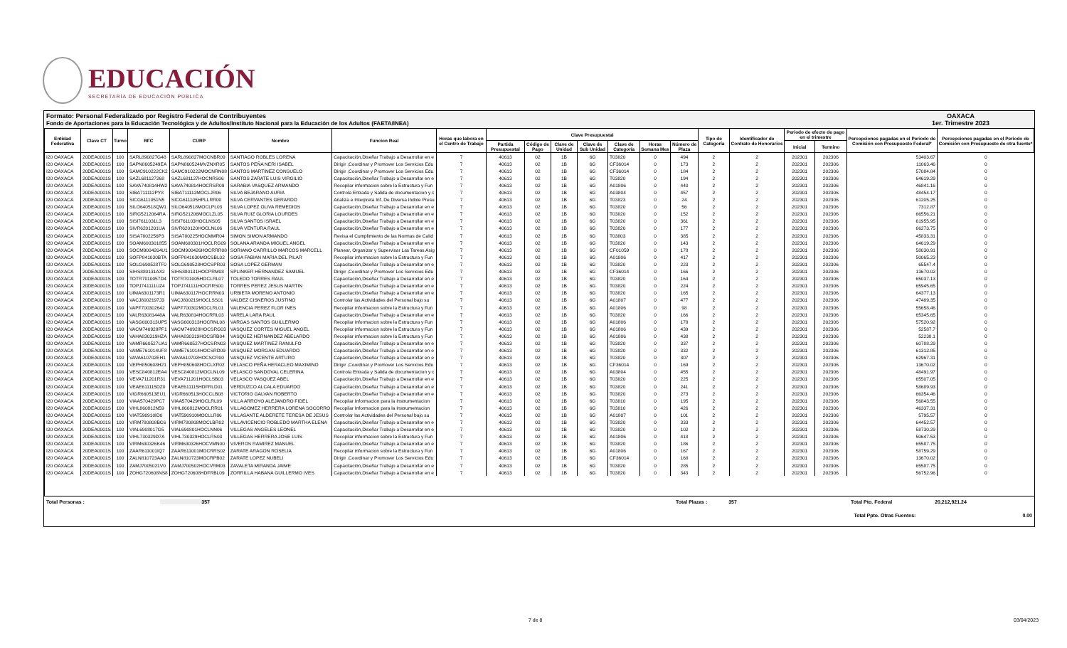EDUCACIÓN
SECRETARÍA DE EDUCACIÓN PÚBLICA
Formato: Personal Federalizado por Registro Federal de Contribuyentes
Fondo de Aportaciones para la Educación Tecnológica y de Adultos/Instituto Nacional para la Educación de los Adultos (FAETA/INEA)
OAXACA
1er. Trimestre 2023
| Entidad Federativa | Clave CT | Turno | RFC | CURP | Nombre | Funcion Real | Horas que labora en el Centro de Trabajo | Clave Presupuestal | | | | | | | Tipo de Categoría | Identificador de Contrato de Honorarios | Periodo de efecto de pago en el trimestre | | Percepciones pagadas en el Periodo de Comisión con Presupuesto Federal* | Percepciones pagadas en el Periodo de Comisión con Presupuesto de otra fuente* |
| --- | --- | --- | --- | --- | --- | --- | --- | --- | --- | --- | --- | --- | --- | --- | --- | --- | --- | --- | --- | --- |
| | | | | | | | | Partida Presupuestal | Código de Pago | Clave de Unidad | Clave de Sub Unidad | Clave de Categoría | Horas Semana Mes | Número de Plaza | | | Inicial | Termino | | |
| I20 OAXACA | 20DEA0001S | 100 | SARL890827G48 | SARL890827MOCNBR09 | SANTIAGO ROBLES LORENA | Capacitación,Diseñar Trabajo a Desarrollar en e | 7 | 40613 | 02 | 1B | 6G | T03820 | 0 | 494 | 2 | 2 | 202301 | 202306 | 53403.67 | 0 |
| I20 OAXACA | 20DEA0001S | 100 | SAPN8605249EA | SAPN860524MVZNXR05 | SANTOS PEÑA NERI ISABEL | Dirigir ,Coordinar y Promover Los Servicios Edu | 7 | 40613 | 02 | 1B | 6G | CF36014 | 0 | 173 | 2 | 2 | 202301 | 202306 | 11063.46 | 0 |
| I20 OAXACA | 20DEA0001S | 100 | SAMC910222CK2 | SAMC910222MOCNRN08 | SANTOS MARTÍNEZ CONSUELO | Dirigir ,Coordinar y Promover Los Servicios Edu | 7 | 40613 | 02 | 1B | 6G | CF36014 | 0 | 184 | 2 | 2 | 202301 | 202306 | 57084.84 | 0 |
| I20 OAXACA | 20DEA0001S | 100 | SAZL681127268 | SAZL681127HOCNRS06 | SANTOS ZARATE LUIS VIRGILIO | Capacitación,Diseñar Trabajo a Desarrollar en e | 7 | 40613 | 02 | 1B | 6G | T03820 | 0 | 194 | 2 | 2 | 202301 | 202306 | 64619.29 | 0 |
| I20 OAXACA | 20DEA0001S | 100 | SAVA740814HW2 | SAVA740814HOCRSR09 | SARABIA VASQUEZ ARMANDO | Recopilar informacion sobre la Estructura y Fun | 7 | 40613 | 02 | 1B | 6G | A01806 | 0 | 440 | 2 | 2 | 202301 | 202306 | 46841.16 | 0 |
| I20 OAXACA | 20DEA0001S | 100 | SIBA711112PY8 | SIBA711112MOCLJR06 | SILVA BEJARANO AURIA | Controla Entrada y Salida de documentacion y c | 7 | 40613 | 02 | 1B | 6G | A03804 | 0 | 457 | 2 | 2 | 202301 | 202306 | 48454.17 | 0 |
| I20 OAXACA | 20DEA0001S | 100 | SICG6111051N5 | SICG611105HPLLRR00 | SILVA CERVANTES GERARDO | Analiza e Interpreta Inf. De Diversa Indole Presu | 7 | 40613 | 02 | 1B | 6G | T03823 | 0 | 24 | 2 | 2 | 202301 | 202306 | 61205.25 | 0 |
| I20 OAXACA | 20DEA0001S | 100 | SILO640518QW1 | SILO640518MOCLPL03 | SILVA LOPEZ OLIVA REMEDIOS | Capacitación,Diseñar Trabajo a Desarrollar en e | 7 | 40613 | 02 | 1B | 6G | T03820 | 0 | 56 | 2 | 2 | 202301 | 202306 | 7312.87 | 0 |
| I20 OAXACA | 20DEA0001S | 100 | SIRG5212064RA | SIRG521206MOCLZL05 | SILVA RUIZ GLORIA LOURDES | Capacitación,Diseñar Trabajo a Desarrollar en e | 7 | 40613 | 02 | 1B | 6G | T03820 | 0 | 152 | 2 | 2 | 202301 | 202306 | 66556.21 | 0 |
| I20 OAXACA | 20DEA0001S | 100 | SISI7611031L3 | SISI761103HOCLNS05 | SILVA SANTOS ISRAEL | Capacitación,Diseñar Trabajo a Desarrollar en e | 7 | 40613 | 02 | 1B | 6G | T03820 | 0 | 361 | 2 | 2 | 202301 | 202306 | 61955.95 | 0 |
| I20 OAXACA | 20DEA0001S | 100 | SIVR6201201UA | SIVR620120HOCLNL06 | SILVA VENTURA RAUL | Capacitación,Diseñar Trabajo a Desarrollar en e | 7 | 40613 | 02 | 1B | 6G | T03820 | 0 | 177 | 2 | 2 | 202301 | 202306 | 66273.75 | 0 |
| I20 OAXACA | 20DEA0001S | 100 | SISA7802256P3 | SISA780225HOCMMR04 | SIMON SIMON ARMANDO | Revisa el Cumplimiento de las Normas de Calid | 7 | 40613 | 02 | 1B | 6G | T03803 | 0 | 385 | 2 | 2 | 202301 | 202306 | 45833.31 | 0 |
| I20 OAXACA | 20DEA0001S | 100 | SOAM600301855 | SOAM600301HOCLRG09 | SOLANA ARANDA MIGUEL ANGEL | Capacitación,Diseñar Trabajo a Desarrollar en e | 7 | 40613 | 02 | 1B | 6G | T03820 | 0 | 143 | 2 | 2 | 202301 | 202306 | 64619.29 | 0 |
| I20 OAXACA | 20DEA0001S | 100 | SOCM9004264U1 | SOCM900426HOCRRR08 | SORIANO CARRILLO MARCOS MARCELL | Planear, Organizar y Supervisar Las Tareas Asig | 7 | 40613 | 02 | 1B | 6G | CF01059 | 0 | 178 | 2 | 2 | 202301 | 202306 | 58030.91 | 0 |
| I20 OAXACA | 20DEA0001S | 100 | SOFP841030BTA | SOFP841030MOCSBL02 | SOSA FABIAN MARIA DEL PILAR | Recopilar informacion sobre la Estructura y Fun | 7 | 40613 | 02 | 1B | 6G | A01806 | 0 | 417 | 2 | 2 | 202301 | 202306 | 50065.23 | 0 |
| I20 OAXACA | 20DEA0001S | 100 | SOLG690528TF0 | SOLG690528HOCSPR03 | SOSA LOPEZ GERMAN | Capacitación,Diseñar Trabajo a Desarrollar en e | 7 | 40613 | 02 | 1B | 6G | T03820 | 0 | 223 | 2 | 2 | 202301 | 202306 | 65547.4 | 0 |
| I20 OAXACA | 20DEA0001S | 100 | SIHS880131AX2 | SIHS880131HOCPRM08 | SPLINKER HERNANDEZ SAMUEL | Dirigir ,Coordinar y Promover Los Servicios Edu | 7 | 40613 | 02 | 1B | 6G | CF36014 | 0 | 166 | 2 | 2 | 202301 | 202306 | 13670.02 | 0 |
| I20 OAXACA | 20DEA0001S | 100 | TOTR7010057D4 | TOTR701005HOCLRL07 | TOLEDO TORRES RAUL | Capacitación,Diseñar Trabajo a Desarrollar en e | 7 | 40613 | 02 | 1B | 6G | T03820 | 0 | 164 | 2 | 2 | 202301 | 202306 | 65037.13 | 0 |
| I20 OAXACA | 20DEA0001S | 100 | TOPJ741111UZ4 | TOPJ741111HOCRRS00 | TORRES PEREZ JESUS MARTIN | Capacitación,Diseñar Trabajo a Desarrollar en e | 7 | 40613 | 02 | 1B | 6G | T03820 | 0 | 224 | 2 | 2 | 202301 | 202306 | 65945.65 | 0 |
| I20 OAXACA | 20DEA0001S | 100 | UIMA6301173R1 | UIMA630117HOCRRN03 | URBIETA MORENO ANTONIO | Capacitación,Diseñar Trabajo a Desarrollar en e | 7 | 40613 | 02 | 1B | 6G | T03820 | 0 | 165 | 2 | 2 | 202301 | 202306 | 64377.13 | 0 |
| I20 OAXACA | 20DEA0001S | 100 | VACJ8002197J3 | VACJ800219HOCLSS01 | VALDEZ CISNEROS JUSTINO | Controlar las Actividades del Personal bajo su | 7 | 40613 | 02 | 1B | 6G | A01807 | 0 | 477 | 2 | 2 | 202301 | 202306 | 47489.35 | 0 |
| I20 OAXACA | 20DEA0001S | 100 | VAPF700302642 | VAPF700302MOCLRL01 | VALENCIA PEREZ FLOR INES | Recopilar informacion sobre la Estructura y Fun | 7 | 40613 | 02 | 1B | 6G | A01806 | 0 | 98 | 2 | 2 | 202301 | 202306 | 55658.46 | 0 |
| I20 OAXACA | 20DEA0001S | 100 | VALR63081448A | VALR630814HOCRRL03 | VARELA LARA RAUL | Capacitación,Diseñar Trabajo a Desarrollar en e | 7 | 40613 | 02 | 1B | 6G | T03820 | 0 | 166 | 2 | 2 | 202301 | 202306 | 65345.65 | 0 |
| I20 OAXACA | 20DEA0001S | 100 | VASG600313UP5 | VASG600313HOCRNL08 | VARGAS SANTOS GUILLERMO | Recopilar informacion sobre la Estructura y Fun | 7 | 40613 | 02 | 1B | 6G | A01806 | 0 | 178 | 2 | 2 | 202301 | 202306 | 57520.92 | 0 |
| I20 OAXACA | 20DEA0001S | 100 | VACM740928PF1 | VACM740928HOCSRG03 | VASQUEZ CORTES MIGUEL ANGEL | Recopilar informacion sobre la Estructura y Fun | 7 | 40613 | 02 | 1B | 6G | A01806 | 0 | 439 | 2 | 2 | 202301 | 202306 | 52587.7 | 0 |
| I20 OAXACA | 20DEA0001S | 100 | VAHA830319HZA | VAHA830319HOCSRB04 | VASQUEZ HERNANDEZ ABELARDO | Recopilar informacion sobre la Estructura y Fun | 7 | 40613 | 02 | 1B | 6G | A01806 | 0 | 438 | 2 | 2 | 202301 | 202306 | 52238.1 | 0 |
| I20 OAXACA | 20DEA0001S | 100 | VAMR660527UA1 | VAMR660527HOCSRN03 | VASQUEZ MARTINEZ RANULFO | Capacitación,Diseñar Trabajo a Desarrollar en e | 7 | 40613 | 02 | 1B | 6G | T03820 | 0 | 337 | 2 | 2 | 202301 | 202306 | 60788.29 | 0 |
| I20 OAXACA | 20DEA0001S | 100 | VAME761014UF8 | VAME761014HOCSRD09 | VASQUEZ MORGAN EDUARDO | Capacitación,Diseñar Trabajo a Desarrollar en e | 7 | 40613 | 02 | 1B | 6G | T03820 | 0 | 332 | 2 | 2 | 202301 | 202306 | 61312.85 | 0 |
| I20 OAXACA | 20DEA0001S | 100 | VAVA610702EH1 | VAVA610702HOCSCR00 | VASQUEZ VICENTE ARTURO | Capacitación,Diseñar Trabajo a Desarrollar en e | 7 | 40613 | 02 | 1B | 6G | T03820 | 0 | 307 | 2 | 2 | 202301 | 202306 | 62967.31 | 0 |
| I20 OAXACA | 20DEA0001S | 100 | VEPH850608H21 | VEPH850608HOCLXR02 | VELASCO PEÑA HERACLEO MAXIMINO | Dirigir ,Coordinar y Promover Los Servicios Edu | 7 | 40613 | 02 | 1B | 6G | CF36014 | 0 | 169 | 2 | 2 | 202301 | 202306 | 13670.02 | 0 |
| I20 OAXACA | 20DEA0001S | 100 | VESC840812EA4 | VESC840812MOCLNL09 | VELASCO SANDOVAL CELERINA | Controla Entrada y Salida de documentacion y c | 7 | 40613 | 02 | 1B | 6G | A03804 | 0 | 455 | 2 | 2 | 202301 | 202306 | 48491.97 | 0 |
| I20 OAXACA | 20DEA0001S | 100 | VEVA711201R31 | VEVA711201HOCLSB03 | VELASCO VASQUEZ ABEL | Capacitación,Diseñar Trabajo a Desarrollar en e | 7 | 40613 | 02 | 1B | 6G | T03820 | 0 | 225 | 2 | 2 | 202301 | 202306 | 65507.05 | 0 |
| I20 OAXACA | 20DEA0001S | 100 | VEAE611115DZ0 | VEAE611115HDFRLD01 | VERDUZCO ALCALA EDUARDO | Capacitación,Diseñar Trabajo a Desarrollar en e | 7 | 40613 | 02 | 1B | 6G | T03820 | 0 | 241 | 2 | 2 | 202301 | 202306 | 58689.93 | 0 |
| I20 OAXACA | 20DEA0001S | 100 | VIGR660513EU1 | VIGR660513HOCCLB08 | VICTORIO GALVAN ROBERTO | Capacitación,Diseñar Trabajo a Desarrollar en e | 7 | 40613 | 02 | 1B | 6G | T03820 | 0 | 273 | 2 | 2 | 202301 | 202306 | 66354.46 | 0 |
| I20 OAXACA | 20DEA0001S | 100 | VIAA570429PC7 | VIAA570429HOCLRL09 | VILLA ARROYO ALEJANDRO FIDEL | Recopilar Informacion para la Instrumentacion | 7 | 40613 | 02 | 1B | 6G | T03810 | 0 | 195 | 2 | 2 | 202301 | 202306 | 56843.55 | 0 |
| I20 OAXACA | 20DEA0001S | 100 | VIHL860812N59 | VIHL860812MOCLRR01 | VILLAGOMEZ HERRERA LORENA SOCORRO | Recopilar Informacion para la Instrumentacion | 7 | 40613 | 02 | 1B | 6G | T03810 | 0 | 426 | 2 | 2 | 202301 | 202306 | 46337.31 | 0 |
| I20 OAXACA | 20DEA0001S | 100 | VIAT590910ID0 | VIAT590910MOCLLR06 | VILLASANTE ALDERETE TERESA DE JESUS | Controlar las Actividades del Personal bajo su | 7 | 40613 | 02 | 1B | 6G | A01807 | 0 | 101 | 2 | 2 | 202301 | 202306 | 5795.57 | 0 |
| I20 OAXACA | 20DEA0001S | 100 | VIRM780808BC6 | VIRM780808MOCLBR02 | VILLAVICENCIO ROBLEDO MARTHA ELENA | Capacitación,Diseñar Trabajo a Desarrollar en e | 7 | 40613 | 02 | 1B | 6G | T03820 | 0 | 333 | 2 | 2 | 202301 | 202306 | 64452.57 | 0 |
| I20 OAXACA | 20DEA0001S | 100 | VIAL6908017G5 | VIAL690801HOCLNN06 | VILLEGAS ANGELES LEONEL | Capacitación,Diseñar Trabajo a Desarrollar en e | 7 | 40613 | 02 | 1B | 6G | T03820 | 0 | 102 | 2 | 2 | 202301 | 202306 | 58730.29 | 0 |
| I20 OAXACA | 20DEA0001S | 100 | VIHL730329D7A | VIHL730329HOCLRS03 | VILLEGAS HERRERA JOSE LUIS | Recopilar informacion sobre la Estructura y Fun | 7 | 40613 | 02 | 1B | 6G | A01806 | 0 | 418 | 2 | 2 | 202301 | 202306 | 50647.53 | 0 |
| I20 OAXACA | 20DEA0001S | 100 | VIRM630326K46 | VIRM630326HOCVMN00 | VIVEROS RAMIREZ MANUEL | Capacitación,Diseñar Trabajo a Desarrollar en e | 7 | 40613 | 02 | 1B | 6G | T03820 | 0 | 186 | 2 | 2 | 202301 | 202306 | 65587.75 | 0 |
| I20 OAXACA | 20DEA0001S | 100 | ZAAR611001IQ7 | ZAAR611001MOCRRS02 | ZARATE ARAGON ROSELIA | Recopilar informacion sobre la Estructura y Fun | 7 | 40613 | 02 | 1B | 6G | A01806 | 0 | 167 | 2 | 2 | 202301 | 202306 | 58759.29 | 0 |
| I20 OAXACA | 20DEA0001S | 100 | ZALN810723AA0 | ZALN810723MOCRPB02 | ZARATE LOPEZ NUBELI | Dirigir ,Coordinar y Promover Los Servicios Edu | 7 | 40613 | 02 | 1B | 6G | CF36014 | 0 | 168 | 2 | 2 | 202301 | 202306 | 13670.02 | 0 |
| I20 OAXACA | 20DEA0001S | 100 | ZAMJ7005021V0 | ZAMJ700502HOCVRM03 | ZAVALETA MIRANDA JAIME | Capacitación,Diseñar Trabajo a Desarrollar en e | 7 | 40613 | 02 | 1B | 6G | T03820 | 0 | 285 | 2 | 2 | 202301 | 202306 | 65587.75 | 0 |
| I20 OAXACA | 20DEA0001S | 100 | ZOHG720608NS8 | ZOHG720608HDFRBL09 | ZORRILLA HABANA GUILLERMO IVES | Capacitación,Diseñar Trabajo a Desarrollar en e | 7 | 40613 | 02 | 1B | 6G | T03820 | 0 | 343 | 2 | 2 | 202301 | 202306 | 56752.96 | 0 |
Total Personas : 357 Total Plazas : 357 Total Pto. Federal 20,212,921.24
Total Ppto. Otras Fuentes: 0.00
7 de 8 03/04/2023